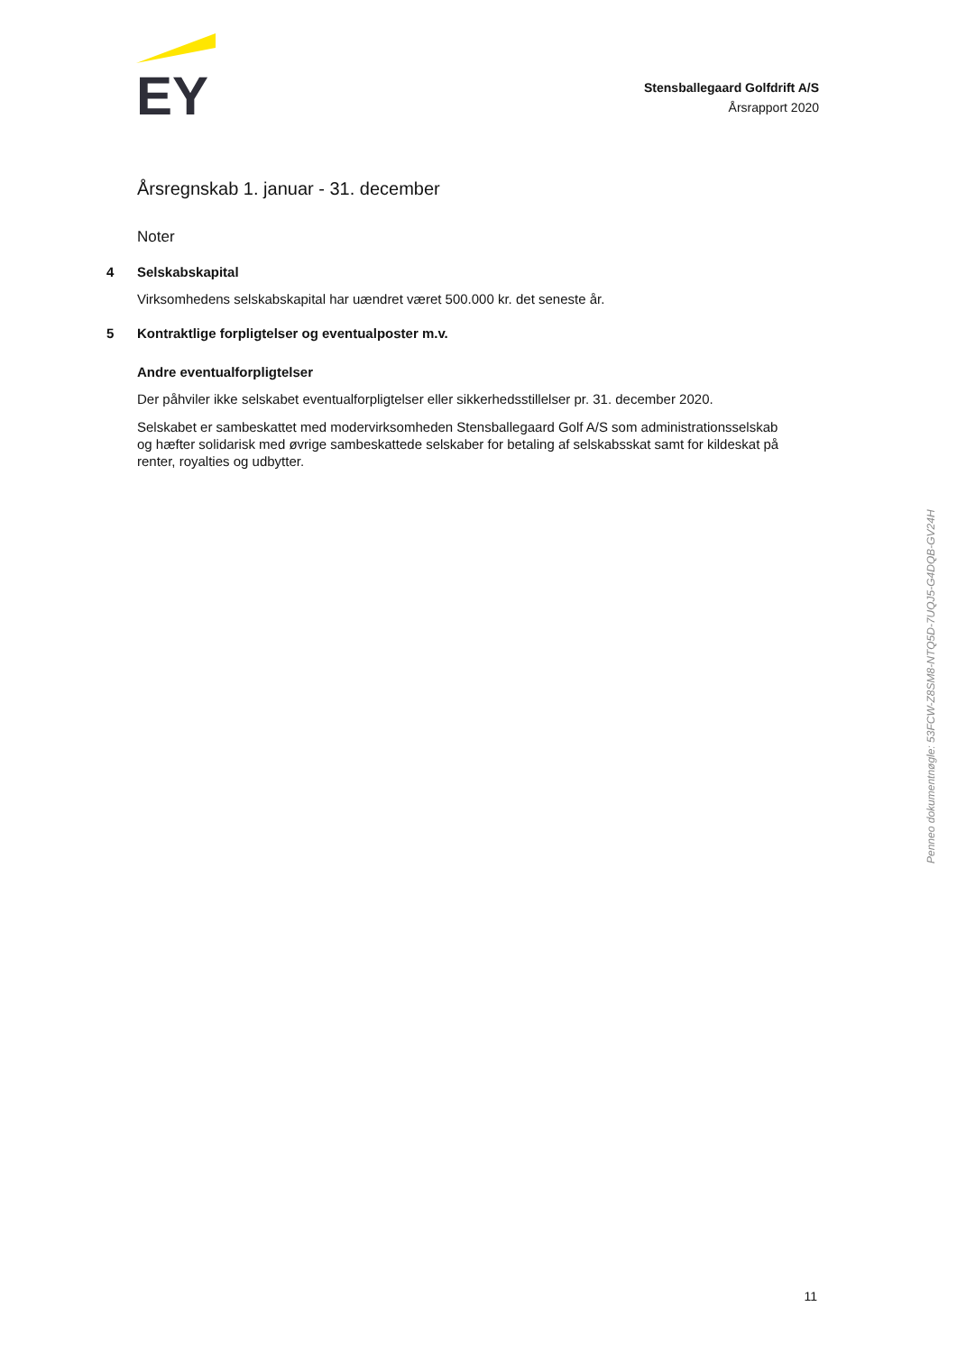EY
Stensballegaard Golfdrift A/S
Årsrapport 2020
Årsregnskab 1. januar - 31. december
Noter
4 Selskabskapital
Virksomhedens selskabskapital har uændret været 500.000 kr. det seneste år.
5 Kontraktlige forpligtelser og eventualposter m.v.
Andre eventualforpligtelser
Der påhviler ikke selskabet eventualforpligtelser eller sikkerhedsstillelser pr. 31. december 2020.
Selskabet er sambeskattet med modervirksomheden Stensballegaard Golf A/S som administrationsselskab og hæfter solidarisk med øvrige sambeskattede selskaber for betaling af selskabsskat samt for kildeskat på renter, royalties og udbytter.
Penneo dokumentnøgle: 53FCW-Z8SM8-NTQ5D-7UQJ5-G4DQB-GV24H
11